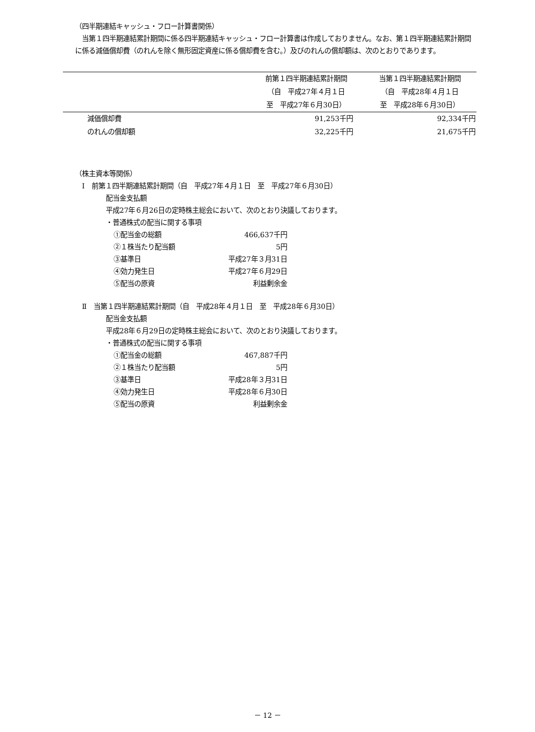（四半期連結キャッシュ・フロー計算書関係）
　当第１四半期連結累計期間に係る四半期連結キャッシュ・フロー計算書は作成しておりません。なお、第１四半期連結累計期間に係る減価償却費（のれんを除く無形固定資産に係る償却費を含む。）及びのれんの償却額は、次のとおりであります。
| | 前第１四半期連結累計期間 （自 平成27年４月１日 至 平成27年６月30日） | 当第１四半期連結累計期間 （自 平成28年４月１日 至 平成28年６月30日） |
| 減価償却費 | 91,253千円 | 92,334千円 |
| のれんの償却額 | 32,225千円 | 21,675千円 |
（株主資本等関係）
　Ⅰ　前第１四半期連結累計期間（自　平成27年４月１日　至　平成27年６月30日）
配当金支払額
平成27年６月26日の定時株主総会において、次のとおり決議しております。
・普通株式の配当に関する事項
| ①配当金の総額 | 466,637千円 |
| ②１株当たり配当額 | 5円 |
| ③基準日 | 平成27年３月31日 |
| ④効力発生日 | 平成27年６月29日 |
| ⑤配当の原資 | 利益剰余金 |
　Ⅱ　当第１四半期連結累計期間（自　平成28年４月１日　至　平成28年６月30日）
配当金支払額
平成28年６月29日の定時株主総会において、次のとおり決議しております。
・普通株式の配当に関する事項
| ①配当金の総額 | 467,887千円 |
| ②１株当たり配当額 | 5円 |
| ③基準日 | 平成28年３月31日 |
| ④効力発生日 | 平成28年６月30日 |
| ⑤配当の原資 | 利益剰余金 |
－ 12 －